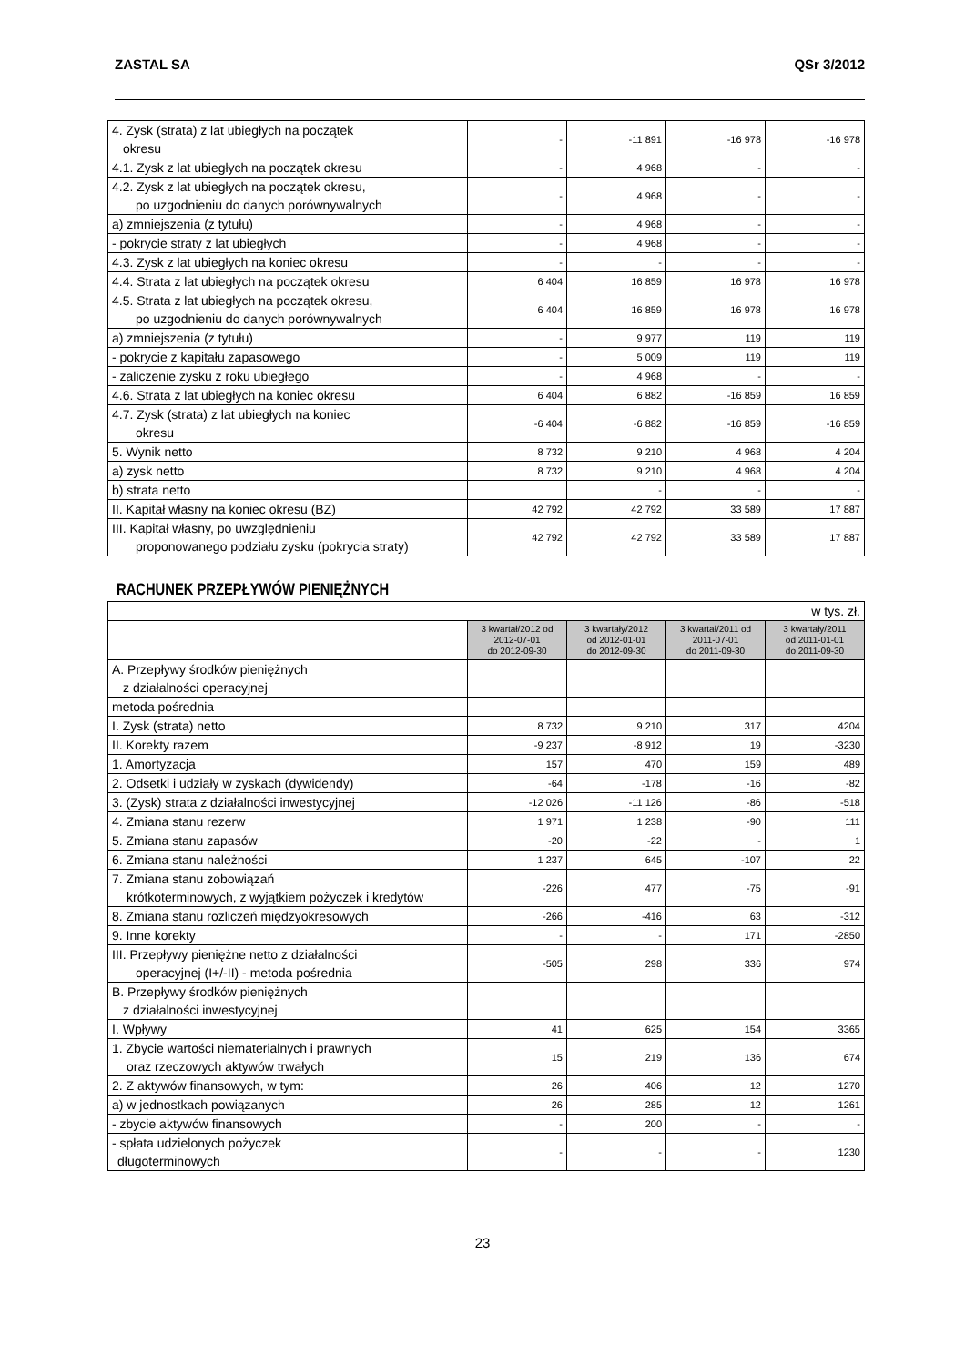ZASTAL SA QSr 3/2012
| 4. Zysk (strata) z lat ubiegłych na początek okresu | - | -11 891 | -16 978 | -16 978 |
| 4.1. Zysk z lat ubiegłych na początek okresu | - | 4 968 | - | - |
| 4.2. Zysk z lat ubiegłych na początek okresu, po uzgodnieniu do danych porównywalnych | - | 4 968 | - | - |
| a) zmniejszenia (z tytułu) | - | 4 968 | - | - |
| - pokrycie straty z lat ubiegłych | - | 4 968 | - | - |
| 4.3. Zysk z lat ubiegłych na koniec okresu | - | - | - | - |
| 4.4. Strata z lat ubiegłych na początek okresu | 6 404 | 16 859 | 16 978 | 16 978 |
| 4.5. Strata z lat ubiegłych na początek okresu, po uzgodnieniu do danych porównywalnych | 6 404 | 16 859 | 16 978 | 16 978 |
| a) zmniejszenia (z tytułu) | - | 9 977 | 119 | 119 |
| - pokrycie z kapitału zapasowego | - | 5 009 | 119 | 119 |
| - zaliczenie zysku z roku ubiegłego | - | 4 968 | - | - |
| 4.6. Strata z lat ubiegłych na koniec okresu | 6 404 | 6 882 | -16 859 | 16 859 |
| 4.7. Zysk (strata) z lat ubiegłych na koniec okresu | -6 404 | -6 882 | -16 859 | -16 859 |
| 5. Wynik netto | 8 732 | 9 210 | 4 968 | 4 204 |
| a) zysk netto | 8 732 | 9 210 | 4 968 | 4 204 |
| b) strata netto | | - | - | - |
| II. Kapitał własny na koniec okresu (BZ) | 42 792 | 42 792 | 33 589 | 17 887 |
| III. Kapitał własny, po uwzględnieniu proponowanego podziału zysku (pokrycia straty) | 42 792 | 42 792 | 33 589 | 17 887 |
RACHUNEK PRZEPŁYWÓW PIENIĘŻNYCH
| w tys. zł. | | | | |
| | 3 kwartał/2012 od 2012-07-01 do 2012-09-30 | 3 kwartały/2012 od 2012-01-01 do 2012-09-30 | 3 kwartał/2011 od 2011-07-01 do 2011-09-30 | 3 kwartały/2011 od 2011-01-01 do 2011-09-30 |
| A. Przepływy środków pieniężnych z działalności operacyjnej | | | | |
| metoda pośrednia | | | | |
| I. Zysk (strata) netto | 8 732 | 9 210 | 317 | 4204 |
| II. Korekty razem | -9 237 | -8 912 | 19 | -3230 |
| 1. Amortyzacja | 157 | 470 | 159 | 489 |
| 2. Odsetki i udziały w zyskach (dywidendy) | -64 | -178 | -16 | -82 |
| 3. (Zysk) strata z działalności inwestycyjnej | -12 026 | -11 126 | -86 | -518 |
| 4. Zmiana stanu rezerw | 1 971 | 1 238 | -90 | 111 |
| 5. Zmiana stanu zapasów | -20 | -22 | - | 1 |
| 6. Zmiana stanu należności | 1 237 | 645 | -107 | 22 |
| 7. Zmiana stanu zobowiązań krótkoterminowych, z wyjątkiem pożyczek i kredytów | -226 | 477 | -75 | -91 |
| 8. Zmiana stanu rozliczeń międzyokresowych | -266 | -416 | 63 | -312 |
| 9. Inne korekty | - | - | 171 | -2850 |
| III. Przepływy pieniężne netto z działalności operacyjnej (I+/-II) - metoda pośrednia | -505 | 298 | 336 | 974 |
| B. Przepływy środków pieniężnych z działalności inwestycyjnej | | | | |
| I. Wpływy | 41 | 625 | 154 | 3365 |
| 1. Zbycie wartości niematerialnych i prawnych oraz rzeczowych aktywów trwałych | 15 | 219 | 136 | 674 |
| 2. Z aktywów finansowych, w tym: | 26 | 406 | 12 | 1270 |
| a) w jednostkach powiązanych | 26 | 285 | 12 | 1261 |
| - zbycie aktywów finansowych | - | 200 | - | - |
| - spłata udzielonych pożyczek długoterminowych | - | - | - | 1230 |
23